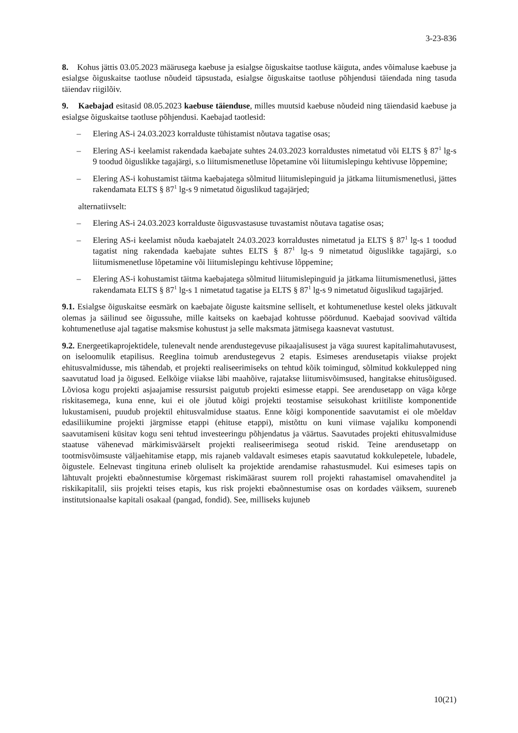3-23-836
8. Kohus jättis 03.05.2023 määrusega kaebuse ja esialgse õiguskaitse taotluse käiguta, andes võimaluse kaebuse ja esialgse õiguskaitse taotluse nõudeid täpsustada, esialgse õiguskaitse taotluse põhjendusi täiendada ning tasuda täiendav riigilõiv.
9. Kaebajad esitasid 08.05.2023 kaebuse täienduse, milles muutsid kaebuse nõudeid ning täiendasid kaebuse ja esialgse õiguskaitse taotluse põhjendusi. Kaebajad taotlesid:
– Elering AS-i 24.03.2023 korralduste tühistamist nõutava tagatise osas;
– Elering AS-i keelamist rakendada kaebajate suhtes 24.03.2023 korraldustes nimetatud või ELTS § 87<sup>1</sup> lg-s 9 toodud õiguslikke tagajärgi, s.o liitumismenetluse lõpetamine või liitumislepingu kehtivuse lõppemine;
– Elering AS-i kohustamist täitma kaebajatega sõlmitud liitumislepinguid ja jätkama liitumismenetlusi, jättes rakendamata ELTS § 87<sup>1</sup> lg-s 9 nimetatud õiguslikud tagajärjed;
alternatiivselt:
– Elering AS-i 24.03.2023 korralduste õigusvastasuse tuvastamist nõutava tagatise osas;
– Elering AS-i keelamist nõuda kaebajatelt 24.03.2023 korraldustes nimetatud ja ELTS § 87<sup>1</sup> lg-s 1 toodud tagatist ning rakendada kaebajate suhtes ELTS § 87<sup>1</sup> lg-s 9 nimetatud õiguslikke tagajärgi, s.o liitumismenetluse lõpetamine või liitumislepingu kehtivuse lõppemine;
– Elering AS-i kohustamist täitma kaebajatega sõlmitud liitumislepinguid ja jätkama liitumismenetlusi, jättes rakendamata ELTS § 87<sup>1</sup> lg-s 1 nimetatud tagatise ja ELTS § 87<sup>1</sup> lg-s 9 nimetatud õiguslikud tagajärjed.
9.1. Esialgse õiguskaitse eesmärk on kaebajate õiguste kaitsmine selliselt, et kohtumenetluse kestel oleks jätkuvalt olemas ja säilinud see õigussuhe, mille kaitseks on kaebajad kohtusse pöördunud. Kaebajad soovivad vältida kohtumenetluse ajal tagatise maksmise kohustust ja selle maksmata jätmisega kaasnevat vastutust.
9.2. Energeetikaprojektidele, tulenevalt nende arendustegevuse pikaajalisusest ja väga suurest kapitalimahutavusest, on iseloomulik etapilisus. Reeglina toimub arendustegevus 2 etapis. Esimeses arendusetapis viiakse projekt ehitusvalmidusse, mis tähendab, et projekti realiseerimiseks on tehtud kõik toimingud, sõlmitud kokkulepped ning saavutatud load ja õigused. Eelkõige viiakse läbi maahõive, rajatakse liitumisvõimsused, hangitakse ehitusõigused. Lõviosa kogu projekti asjaajamise ressursist paigutub projekti esimesse etappi. See arendusetapp on väga kõrge riskitasemega, kuna enne, kui ei ole jõutud kõigi projekti teostamise seisukohast kriitiliste komponentide lukustamiseni, puudub projektil ehitusvalmiduse staatus. Enne kõigi komponentide saavutamist ei ole mõeldav edasiliikumine projekti järgmisse etappi (ehituse etappi), mistõttu on kuni viimase vajaliku komponendi saavutamiseni küsitav kogu seni tehtud investeeringu põhjendatus ja väärtus. Saavutades projekti ehitusvalmiduse staatuse vähenevad märkimisväärselt projekti realiseerimisega seotud riskid. Teine arendusetapp on tootmisvõimsuste väljaehitamise etapp, mis rajaneb valdavalt esimeses etapis saavutatud kokkulepetele, lubadele, õigustele. Eelnevast tingituna erineb oluliselt ka projektide arendamise rahastusmudel. Kui esimeses tapis on lähtuvalt projekti ebaõnnestumise kõrgemast riskimäärast suurem roll projekti rahastamisel omavahenditel ja riskikapitalil, siis projekti teises etapis, kus risk projekti ebaõnnestumise osas on kordades väiksem, suureneb institutsionaalse kapitali osakaal (pangad, fondid). See, milliseks kujuneb
10(21)